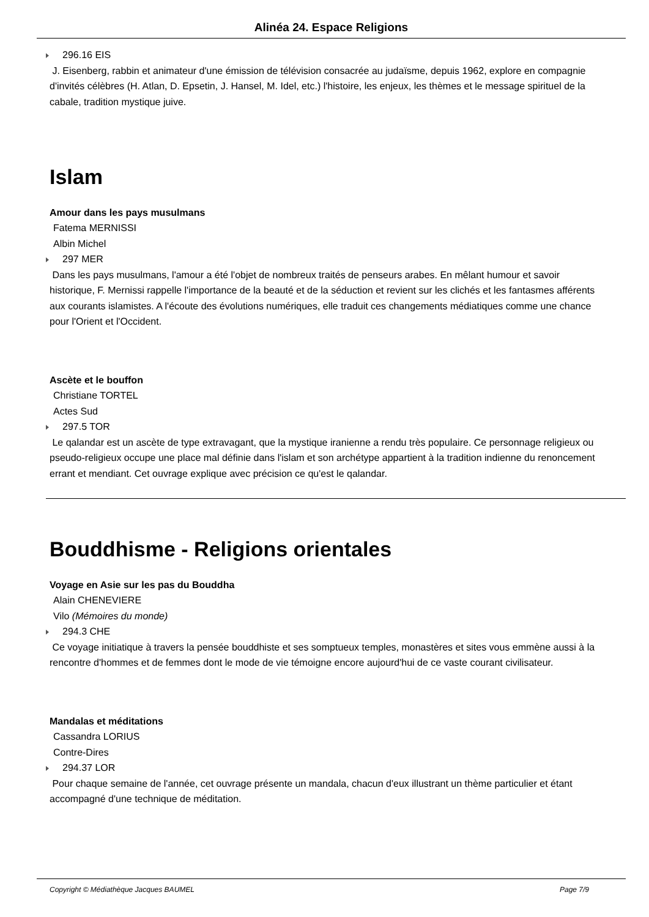Alinéa 24. Espace Religions
296.16 EIS
J. Eisenberg, rabbin et animateur d'une émission de télévision consacrée au judaïsme, depuis 1962, explore en compagnie d'invités célèbres (H. Atlan, D. Epsetin, J. Hansel, M. Idel, etc.) l'histoire, les enjeux, les thèmes et le message spirituel de la cabale, tradition mystique juive.
Islam
Amour dans les pays musulmans
Fatema MERNISSI
Albin Michel
297 MER
Dans les pays musulmans, l'amour a été l'objet de nombreux traités de penseurs arabes. En mêlant humour et savoir historique, F. Mernissi rappelle l'importance de la beauté et de la séduction et revient sur les clichés et les fantasmes afférents aux courants islamistes. A l'écoute des évolutions numériques, elle traduit ces changements médiatiques comme une chance pour l'Orient et l'Occident.
Ascète et le bouffon
Christiane TORTEL
Actes Sud
297.5 TOR
Le qalandar est un ascète de type extravagant, que la mystique iranienne a rendu très populaire. Ce personnage religieux ou pseudo-religieux occupe une place mal définie dans l'islam et son archétype appartient à la tradition indienne du renoncement errant et mendiant. Cet ouvrage explique avec précision ce qu'est le qalandar.
Bouddhisme - Religions orientales
Voyage en Asie sur les pas du Bouddha
Alain CHENEVIERE
Vilo (Mémoires du monde)
294.3 CHE
Ce voyage initiatique à travers la pensée bouddhiste et ses somptueux temples, monastères et sites vous emmène aussi à la rencontre d'hommes et de femmes dont le mode de vie témoigne encore aujourd'hui de ce vaste courant civilisateur.
Mandalas et méditations
Cassandra LORIUS
Contre-Dires
294.37 LOR
Pour chaque semaine de l'année, cet ouvrage présente un mandala, chacun d'eux illustrant un thème particulier et étant accompagné d'une technique de méditation.
Copyright © Médiathèque Jacques BAUMEL Page 7/9